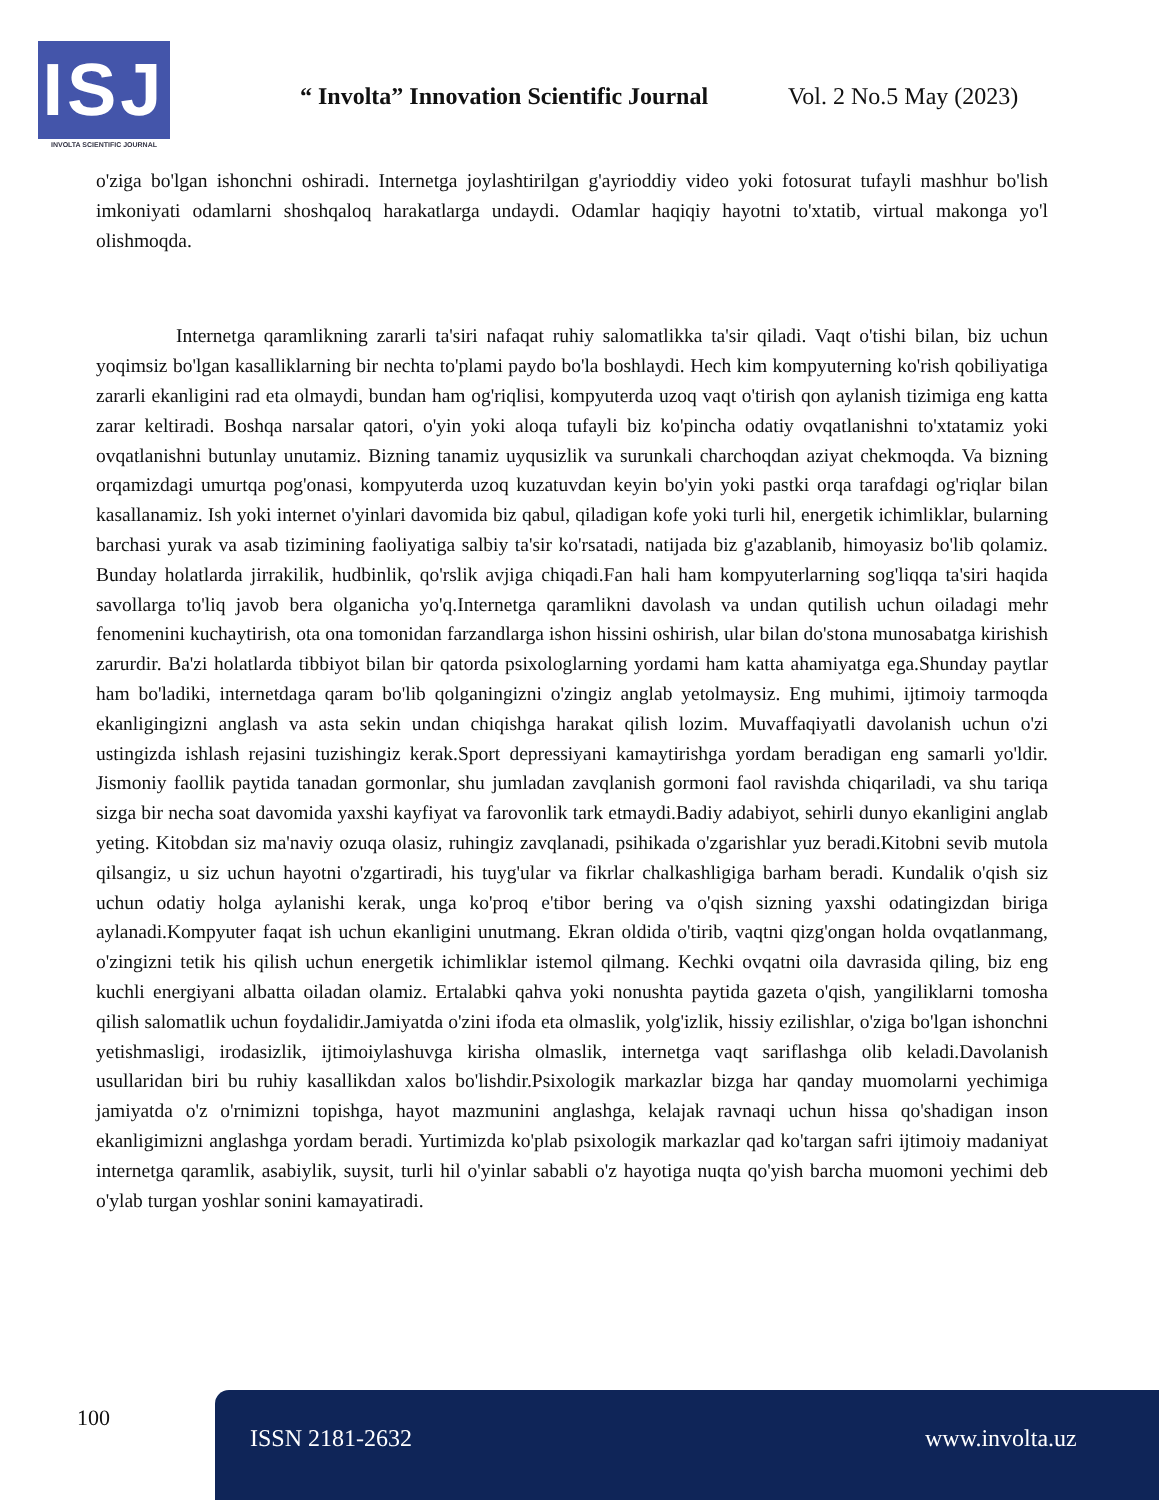ISJ
INVOLTA SCIENTIFIC JOURNAL
“ Involta” Innovation Scientific Journal
Vol. 2 No.5 May (2023)
o'ziga bo'lgan ishonchni oshiradi. Internetga joylashtirilgan g'ayrioddiy video yoki fotosurat tufayli mashhur bo'lish imkoniyati odamlarni shoshqaloq harakatlarga undaydi. Odamlar haqiqiy hayotni to'xtatib, virtual makonga yo'l olishmoqda.
Internetga qaramlikning zararli ta'siri nafaqat ruhiy salomatlikka ta'sir qiladi. Vaqt o'tishi bilan, biz uchun yoqimsiz bo'lgan kasalliklarning bir nechta to'plami paydo bo'la boshlaydi. Hech kim kompyuterning ko'rish qobiliyatiga zararli ekanligini rad eta olmaydi, bundan ham og'riqlisi, kompyuterda uzoq vaqt o'tirish qon aylanish tizimiga eng katta zarar keltiradi. Boshqa narsalar qatori, o'yin yoki aloqa tufayli biz ko'pincha odatiy ovqatlanishni to'xtatamiz yoki ovqatlanishni butunlay unutamiz. Bizning tanamiz uyqusizlik va surunkali charchoqdan aziyat chekmoqda. Va bizning orqamizdagi umurtqa pog'onasi, kompyuterda uzoq kuzatuvdan keyin bo'yin yoki pastki orqa tarafdagi og'riqlar bilan kasallanamiz. Ish yoki internet o'yinlari davomida biz qabul, qiladigan kofe yoki turli hil, energetik ichimliklar, bularning barchasi yurak va asab tizimining faoliyatiga salbiy ta'sir ko'rsatadi, natijada biz g'azablanib, himoyasiz bo'lib qolamiz. Bunday holatlarda jirrakilik, hudbinlik, qo'rslik avjiga chiqadi.Fan hali ham kompyuterlarning sog'liqqa ta'siri haqida savollarga to'liq javob bera olganicha yo'q.Internetga qaramlikni davolash va undan qutilish uchun oiladagi mehr fenomenini kuchaytirish, ota ona tomonidan farzandlarga ishon hissini oshirish, ular bilan do'stona munosabatga kirishish zarurdir. Ba'zi holatlarda tibbiyot bilan bir qatorda psixologlarning yordami ham katta ahamiyatga ega.Shunday paytlar ham bo'ladiki, internetdaga qaram bo'lib qolganingizni o'zingiz anglab yetolmaysiz. Eng muhimi, ijtimoiy tarmoqda ekanligingizni anglash va asta sekin undan chiqishga harakat qilish lozim. Muvaffaqiyatli davolanish uchun o'zi ustingizda ishlash rejasini tuzishingiz kerak.Sport depressiyani kamaytirishga yordam beradigan eng samarli yo'ldir. Jismoniy faollik paytida tanadan gormonlar, shu jumladan zavqlanish gormoni faol ravishda chiqariladi, va shu tariqa sizga bir necha soat davomida yaxshi kayfiyat va farovonlik tark etmaydi.Badiy adabiyot, sehirli dunyo ekanligini anglab yeting. Kitobdan siz ma'naviy ozuqa olasiz, ruhingiz zavqlanadi, psihikada o'zgarishlar yuz beradi.Kitobni sevib mutola qilsangiz, u siz uchun hayotni o'zgartiradi, his tuyg'ular va fikrlar chalkashligiga barham beradi. Kundalik o'qish siz uchun odatiy holga aylanishi kerak, unga ko'proq e'tibor bering va o'qish sizning yaxshi odatingizdan biriga aylanadi.Kompyuter faqat ish uchun ekanligini unutmang. Ekran oldida o'tirib, vaqtni qizg'ongan holda ovqatlanmang, o'zingizni tetik his qilish uchun energetik ichimliklar istemol qilmang. Kechki ovqatni oila davrasida qiling, biz eng kuchli energiyani albatta oiladan olamiz. Ertalabki qahva yoki nonushta paytida gazeta o'qish, yangiliklarni tomosha qilish salomatlik uchun foydalidir.Jamiyatda o'zini ifoda eta olmaslik, yolg'izlik, hissiy ezilishlar, o'ziga bo'lgan ishonchni yetishmasligi, irodasizlik, ijtimoiylashuvga kirisha olmaslik, internetga vaqt sariflashga olib keladi.Davolanish usullaridan biri bu ruhiy kasallikdan xalos bo'lishdir.Psixologik markazlar bizga har qanday muomolarni yechimiga jamiyatda o'z o'rnimizni topishga, hayot mazmunini anglashga, kelajak ravnaqi uchun hissa qo'shadigan inson ekanligimizni anglashga yordam beradi. Yurtimizda ko'plab psixologik markazlar qad ko'targan safri ijtimoiy madaniyat internetga qaramlik, asabiylik, suysit, turli hil o'yinlar sababli o'z hayotiga nuqta qo'yish barcha muomoni yechimi deb o'ylab turgan yoshlar sonini kamayatiradi.
100
ISSN 2181-2632 www.involta.uz